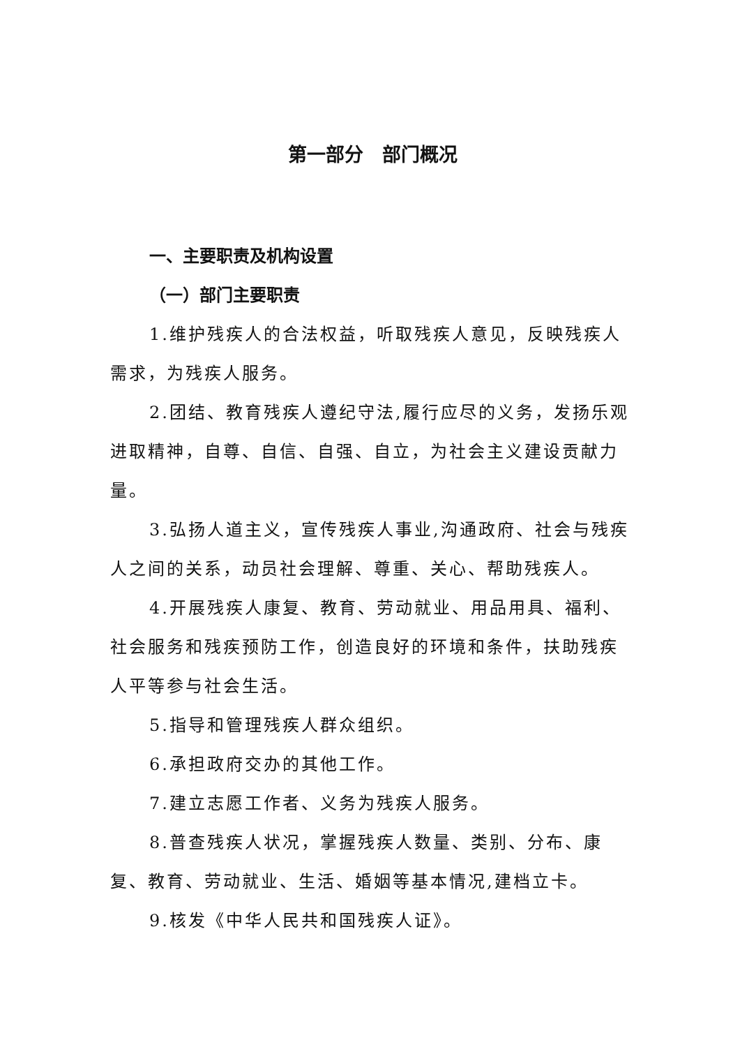第一部分　部门概况
一、主要职责及机构设置
（一）部门主要职责
1.维护残疾人的合法权益，听取残疾人意见，反映残疾人需求，为残疾人服务。
2.团结、教育残疾人遵纪守法,履行应尽的义务，发扬乐观进取精神，自尊、自信、自强、自立，为社会主义建设贡献力量。
3.弘扬人道主义，宣传残疾人事业,沟通政府、社会与残疾人之间的关系，动员社会理解、尊重、关心、帮助残疾人。
4.开展残疾人康复、教育、劳动就业、用品用具、福利、社会服务和残疾预防工作，创造良好的环境和条件，扶助残疾人平等参与社会生活。
5.指导和管理残疾人群众组织。
6.承担政府交办的其他工作。
7.建立志愿工作者、义务为残疾人服务。
8.普查残疾人状况，掌握残疾人数量、类别、分布、康复、教育、劳动就业、生活、婚姻等基本情况,建档立卡。
9.核发《中华人民共和国残疾人证》。